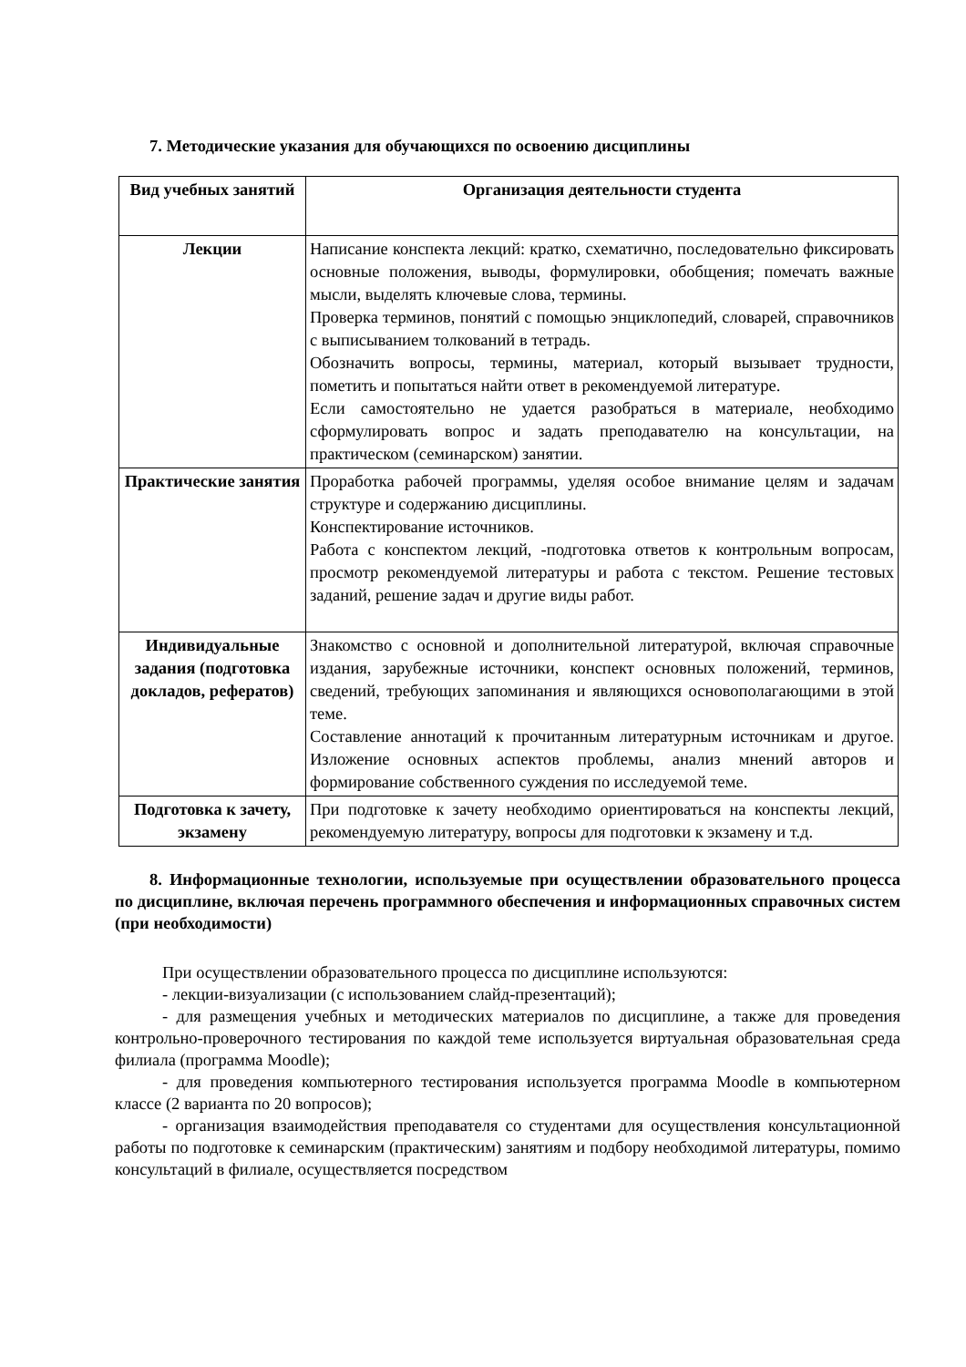7. Методические указания для обучающихся по освоению дисциплины
| Вид учебных занятий | Организация деятельности студента |
| --- | --- |
| Лекции | Написание конспекта лекций: кратко, схематично, последовательно фиксировать основные положения, выводы, формулировки, обобщения; помечать важные мысли, выделять ключевые слова, термины. Проверка терминов, понятий с помощью энциклопедий, словарей, справочников с выписыванием толкований в тетрадь. Обозначить вопросы, термины, материал, который вызывает трудности, пометить и попытаться найти ответ в рекомендуемой литературе. Если самостоятельно не удается разобраться в материале, необходимо сформулировать вопрос и задать преподавателю на консультации, на практическом (семинарском) занятии. |
| Практические занятия | Проработка рабочей программы, уделяя особое внимание целям и задачам структуре и содержанию дисциплины. Конспектирование источников. Работа с конспектом лекций, -подготовка ответов к контрольным вопросам, просмотр рекомендуемой литературы и работа с текстом. Решение тестовых заданий, решение задач и другие виды работ. |
| Индивидуальные задания (подготовка докладов, рефератов) | Знакомство с основной и дополнительной литературой, включая справочные издания, зарубежные источники, конспект основных положений, терминов, сведений, требующих запоминания и являющихся основополагающими в этой теме. Составление аннотаций к прочитанным литературным источникам и другое. Изложение основных аспектов проблемы, анализ мнений авторов и формирование собственного суждения по исследуемой теме. |
| Подготовка к зачету, экзамену | При подготовке к зачету необходимо ориентироваться на конспекты лекций, рекомендуемую литературу, вопросы для подготовки к экзамену и т.д. |
8. Информационные технологии, используемые при осуществлении образовательного процесса по дисциплине, включая перечень программного обеспечения и информационных справочных систем (при необходимости)
При осуществлении образовательного процесса по дисциплине используются:
- лекции-визуализации (с использованием слайд-презентаций);
- для размещения учебных и методических материалов по дисциплине, а также для проведения контрольно-проверочного тестирования по каждой теме используется виртуальная образовательная среда филиала (программа Moodle);
- для проведения компьютерного тестирования используется программа Moodle в компьютерном классе (2 варианта по 20 вопросов);
- организация взаимодействия преподавателя со студентами для осуществления консультационной работы по подготовке к семинарским (практическим) занятиям и подбору необходимой литературы, помимо консультаций в филиале, осуществляется посредством